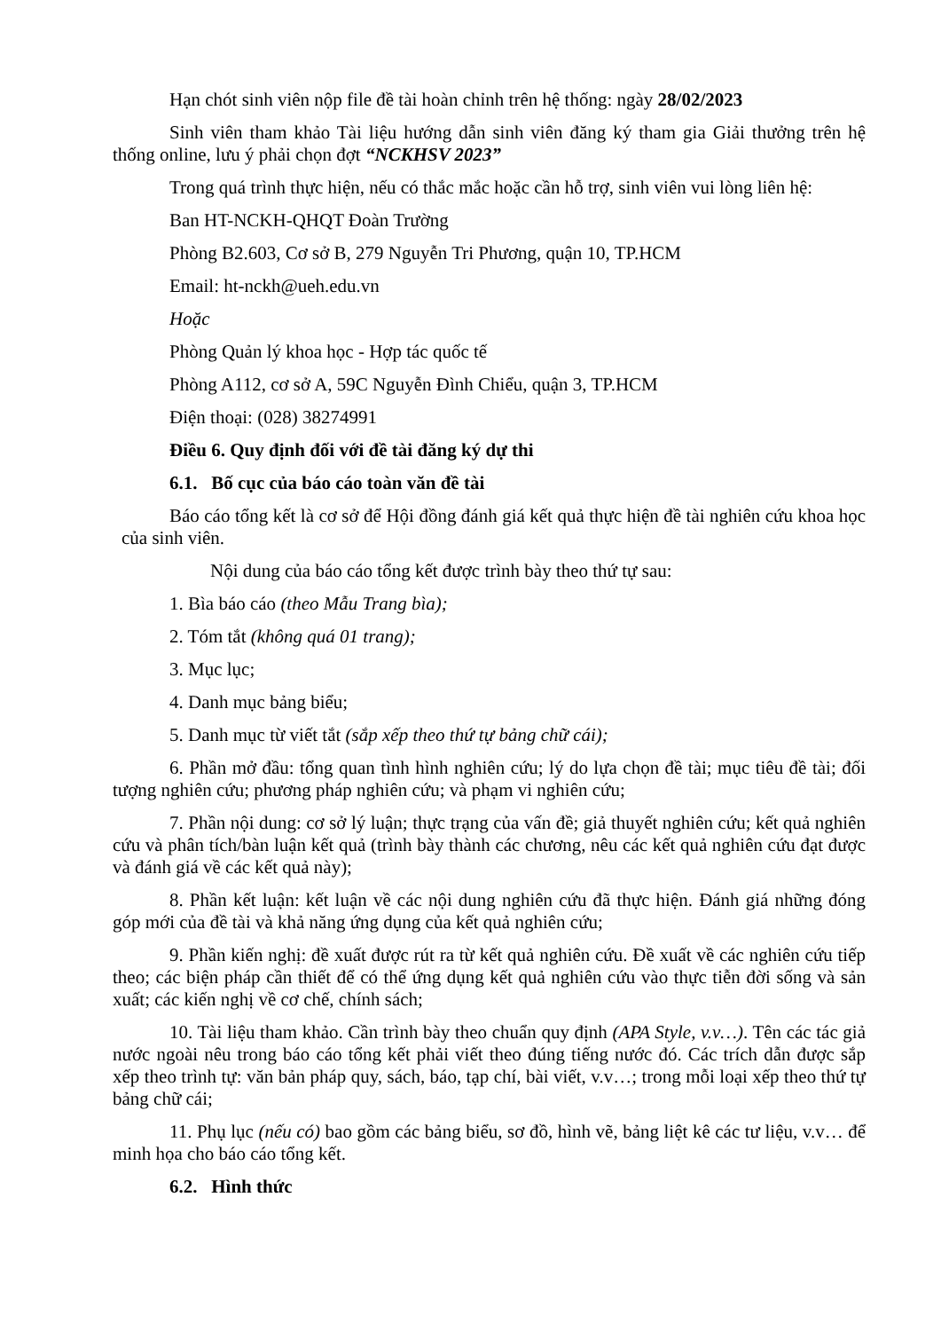Hạn chót sinh viên nộp file đề tài hoàn chỉnh trên hệ thống: ngày 28/02/2023
Sinh viên tham khảo Tài liệu hướng dẫn sinh viên đăng ký tham gia Giải thưởng trên hệ thống online, lưu ý phải chọn đợt “NCKHSV 2023”
Trong quá trình thực hiện, nếu có thắc mắc hoặc cần hỗ trợ, sinh viên vui lòng liên hệ:
Ban HT-NCKH-QHQT Đoàn Trường
Phòng B2.603, Cơ sở B, 279 Nguyễn Tri Phương, quận 10, TP.HCM
Email: ht-nckh@ueh.edu.vn
Hoặc
Phòng Quản lý khoa học - Hợp tác quốc tế
Phòng A112, cơ sở A, 59C Nguyễn Đình Chiểu, quận 3, TP.HCM
Điện thoại: (028) 38274991
Điều 6. Quy định đối với đề tài đăng ký dự thi
6.1. Bố cục của báo cáo toàn văn đề tài
Báo cáo tổng kết là cơ sở để Hội đồng đánh giá kết quả thực hiện đề tài nghiên cứu khoa học của sinh viên.
Nội dung của báo cáo tổng kết được trình bày theo thứ tự sau:
1. Bìa báo cáo (theo Mẫu Trang bìa);
2. Tóm tắt (không quá 01 trang);
3. Mục lục;
4. Danh mục bảng biểu;
5. Danh mục từ viết tắt (sắp xếp theo thứ tự bảng chữ cái);
6. Phần mở đầu: tổng quan tình hình nghiên cứu; lý do lựa chọn đề tài; mục tiêu đề tài; đối tượng nghiên cứu; phương pháp nghiên cứu; và phạm vi nghiên cứu;
7. Phần nội dung: cơ sở lý luận; thực trạng của vấn đề; giả thuyết nghiên cứu; kết quả nghiên cứu và phân tích/bàn luận kết quả (trình bày thành các chương, nêu các kết quả nghiên cứu đạt được và đánh giá về các kết quả này);
8. Phần kết luận: kết luận về các nội dung nghiên cứu đã thực hiện. Đánh giá những đóng góp mới của đề tài và khả năng ứng dụng của kết quả nghiên cứu;
9. Phần kiến nghị: đề xuất được rút ra từ kết quả nghiên cứu. Đề xuất về các nghiên cứu tiếp theo; các biện pháp cần thiết để có thể ứng dụng kết quả nghiên cứu vào thực tiễn đời sống và sản xuất; các kiến nghị về cơ chế, chính sách;
10. Tài liệu tham khảo. Cần trình bày theo chuẩn quy định (APA Style, v.v…). Tên các tác giả nước ngoài nêu trong báo cáo tổng kết phải viết theo đúng tiếng nước đó. Các trích dẫn được sắp xếp theo trình tự: văn bản pháp quy, sách, báo, tạp chí, bài viết, v.v…; trong mỗi loại xếp theo thứ tự bảng chữ cái;
11. Phụ lục (nếu có) bao gồm các bảng biểu, sơ đồ, hình vẽ, bảng liệt kê các tư liệu, v.v… để minh họa cho báo cáo tổng kết.
6.2. Hình thức